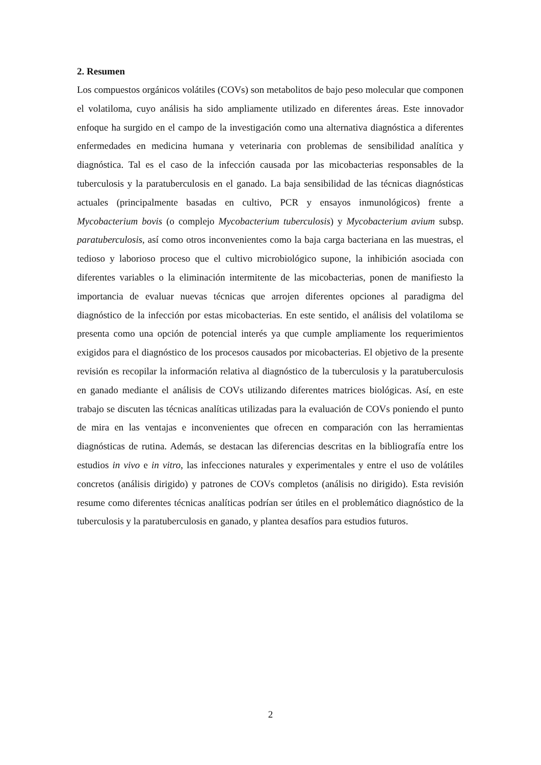2. Resumen
Los compuestos orgánicos volátiles (COVs) son metabolitos de bajo peso molecular que componen el volatiloma, cuyo análisis ha sido ampliamente utilizado en diferentes áreas. Este innovador enfoque ha surgido en el campo de la investigación como una alternativa diagnóstica a diferentes enfermedades en medicina humana y veterinaria con problemas de sensibilidad analítica y diagnóstica. Tal es el caso de la infección causada por las micobacterias responsables de la tuberculosis y la paratuberculosis en el ganado. La baja sensibilidad de las técnicas diagnósticas actuales (principalmente basadas en cultivo, PCR y ensayos inmunológicos) frente a Mycobacterium bovis (o complejo Mycobacterium tuberculosis) y Mycobacterium avium subsp. paratuberculosis, así como otros inconvenientes como la baja carga bacteriana en las muestras, el tedioso y laborioso proceso que el cultivo microbiológico supone, la inhibición asociada con diferentes variables o la eliminación intermitente de las micobacterias, ponen de manifiesto la importancia de evaluar nuevas técnicas que arrojen diferentes opciones al paradigma del diagnóstico de la infección por estas micobacterias. En este sentido, el análisis del volatiloma se presenta como una opción de potencial interés ya que cumple ampliamente los requerimientos exigidos para el diagnóstico de los procesos causados por micobacterias. El objetivo de la presente revisión es recopilar la información relativa al diagnóstico de la tuberculosis y la paratuberculosis en ganado mediante el análisis de COVs utilizando diferentes matrices biológicas. Así, en este trabajo se discuten las técnicas analíticas utilizadas para la evaluación de COVs poniendo el punto de mira en las ventajas e inconvenientes que ofrecen en comparación con las herramientas diagnósticas de rutina. Además, se destacan las diferencias descritas en la bibliografía entre los estudios in vivo e in vitro, las infecciones naturales y experimentales y entre el uso de volátiles concretos (análisis dirigido) y patrones de COVs completos (análisis no dirigido). Esta revisión resume como diferentes técnicas analíticas podrían ser útiles en el problemático diagnóstico de la tuberculosis y la paratuberculosis en ganado, y plantea desafíos para estudios futuros.
2